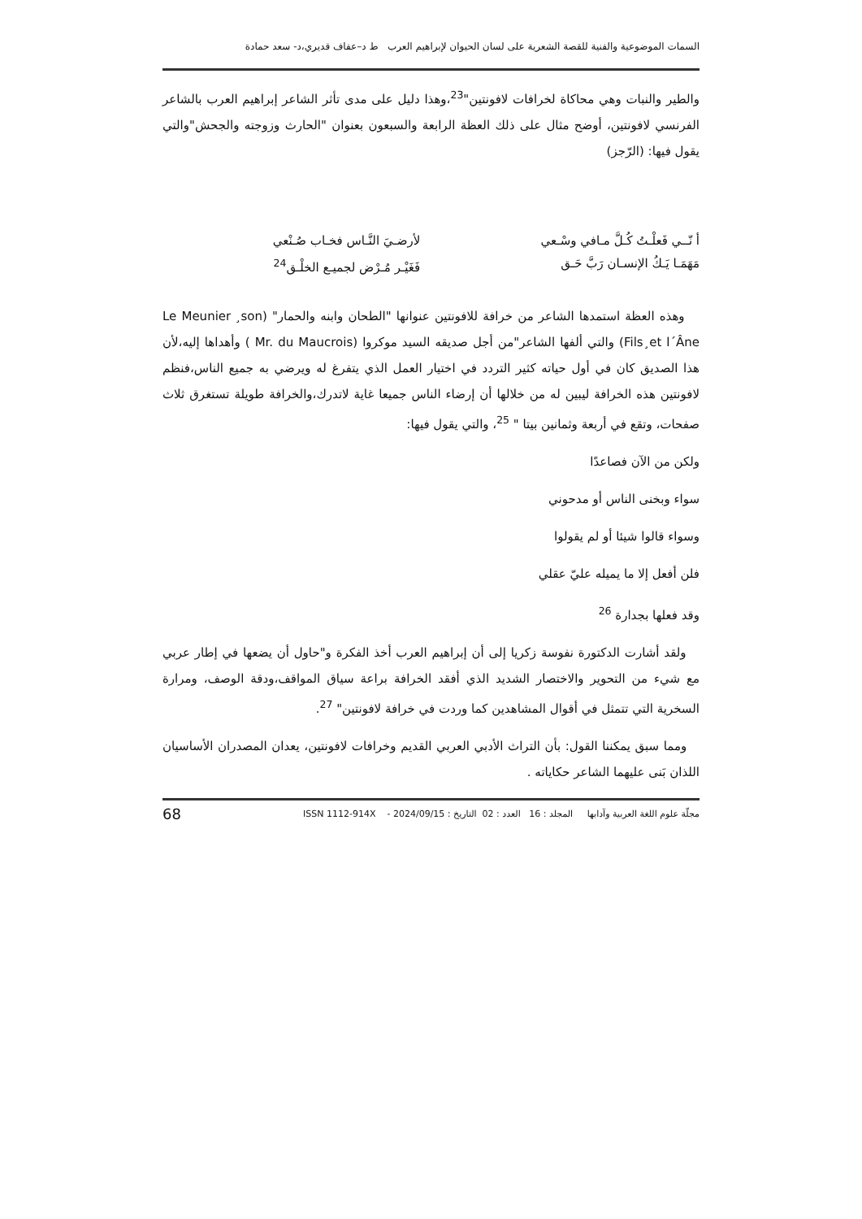السمات الموضوعية والفنية للقصة الشعرية على لسان الحيوان لإبراهيم العرب ط د–عفاف قديري،د- سعد حمادة
والطير والنبات وهي محاكاة لخرافات لافونتين"<sup>23</sup>،وهذا دليل على مدى تأثر الشاعر إبراهيم العرب بالشاعر الفرنسي لافونتين، أوضح مثال على ذلك العظة الرابعة والسبعون بعنوان "الحارث وزوجته والجحش"والتي يقول فيها: (الرّجز)
أ نّــي فَعلْـتُ كُـلَّ مـافي وسْـعي
مَهَمَـا يَـكُ الإنسـان رَبَّ حَـق
لأرضـيَ النَّـاس فخـاب صُـنْعي
فَغَيْـر مُـرْض لجميـع الخلْـق<sup>24</sup>
وهذه العظة استمدها الشاعر من خرافة للافونتين عنوانها "الطحان وابنه والحمار" (Le Meunier ¸son Fils¸et l´Âne) والتي ألفها الشاعر"من أجل صديقه السيد موكروا (Mr. du Maucrois ) وأهداها إليه،لأن هذا الصديق كان في أول حياته كثير التردد في اختيار العمل الذي يتفرغ له ويرضي به جميع الناس،فنظم لافونتين هذه الخرافة ليبين له من خلالها أن إرضاء الناس جميعا غاية لاتدرك،والخرافة طويلة تستغرق ثلاث صفحات، وتقع في أربعة وثمانين بيتا " <sup>25</sup>، والتي يقول فيها:
ولكن من الآن فصاعدًا
سواء وبخنى الناس أو مدحوني
وسواء قالوا شيئا أو لم يقولوا
فلن أفعل إلا ما يميله عليّ عقلي
وقد فعلها بجدارة <sup>26</sup>
ولقد أشارت الدكتورة نفوسة زكريا إلى أن إبراهيم العرب أخذ الفكرة و"حاول أن يضعها في إطار عربي مع شيء من التحوير والاختصار الشديد الذي أفقد الخرافة براعة سياق المواقف،ودقة الوصف، ومرارة السخرية التي تتمثل في أقوال المشاهدين كما وردت في خرافة لافونتين" <sup>27</sup>.
ومما سبق يمكننا القول: بأن التراث الأدبي العربي القديم وخرافات لافونتين، يعدان المصدران الأساسيان اللذان بَنى عليهما الشاعر حكاياته .
مجلّة علوم اللغة العربية وآدابها المجلد : 16 العدد : 02 التاريخ : 2024/09/15 - ISSN 1112-914X 68